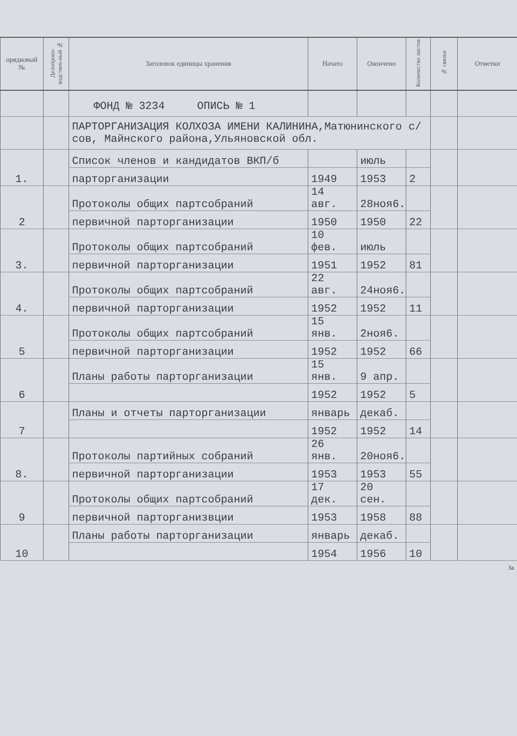| орядковый № | Делопроиз-водствен-ный № | Заголовок единицы хранения | Начато | Окончено | Количество листов | № связки | Отметки |
| --- | --- | --- | --- | --- | --- | --- | --- |
| | | ФОНД № 3234 ОПИСЬ № 1 | | | | | |
| | | ПАРТОРГАНИЗАЦИЯ КОЛХОЗА ИМЕНИ КАЛИНИНА,Матюнинского с/сов, Майнского района,Ульяновской обл. | | | | | |
| 1. | | Список членов и кандидатов ВКП/б | | июль | | | |
| | | парторганизации | 1949 | 1953 | 2 | | |
| 2 | | Протоколы общих партсобраний | 14 авг. | 28ноя6. | | | |
| | | первичной парторганизации | 1950 | 1950 | 22 | | |
| 3. | | Протоколы общих партсобраний | 10 фев. | июль | | | |
| | | первичной парторганизации | 1951 | 1952 | 81 | | |
| 4. | | Протоколы общих партсобраний | 22 авг. | 24ноя6. | | | |
| | | первичной парторганизации | 1952 | 1952 | 11 | | |
| 5 | | Протоколы общих партсобраний | 15 янв. | 2ноя6. | | | |
| | | первичной парторганизации | 1952 | 1952 | 66 | | |
| 6 | | Планы работы парторганизации | 15 янв. | 9 апр. | | | |
| | | | 1952 | 1952 | 5 | | |
| 7 | | Планы и отчеты парторганизации | январь | декаб. | | | |
| | | | 1952 | 1952 | 14 | | |
| 8. | | Протоколы партийных собраний | 26 янв. | 20ноя6. | | | |
| | | первичной парторганизации | 1953 | 1953 | 55 | | |
| 9 | | Протоколы общих партсобраний | 17 дек. | 20 сен. | | | |
| | | первичной парторганизвции | 1953 | 1958 | 88 | | |
| 10 | | Планы работы парторганизации | январь | декаб. | | | |
| | | | 1954 | 1956 | 10 | | |
За